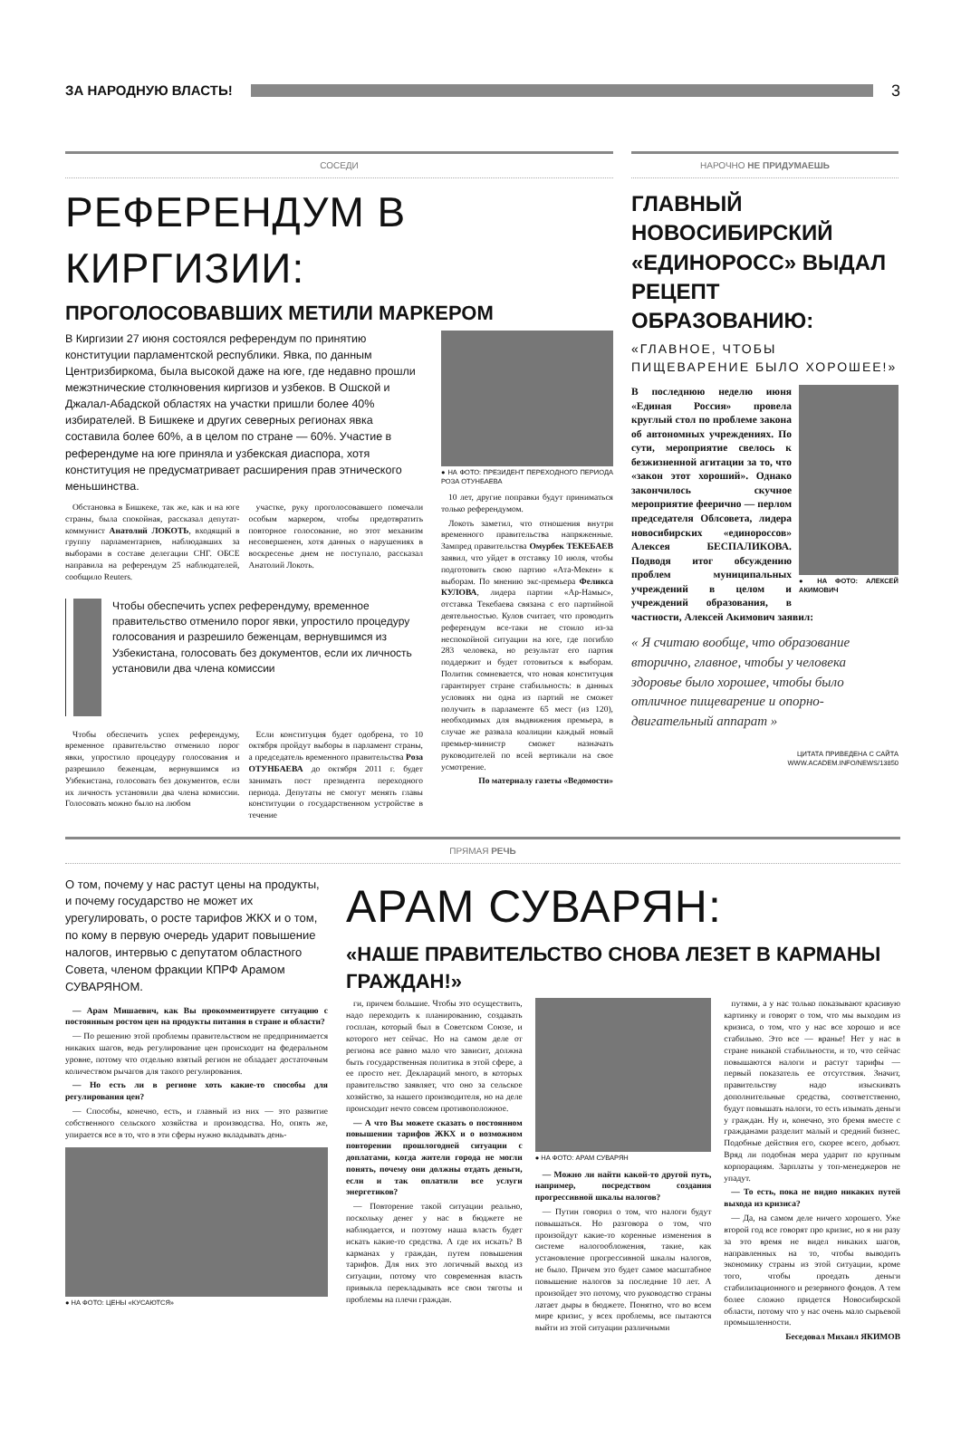ЗА НАРОДНУЮ ВЛАСТЬ!
3
СОСЕДИ
РЕФЕРЕНДУМ В КИРГИЗИИ:
ПРОГОЛОСОВАВШИХ МЕТИЛИ МАРКЕРОМ
В Киргизии 27 июня состоялся референдум по принятию конституции парламентской республики. Явка, по данным Центризбиркома, была высокой даже на юге, где недавно прошли межэтнические столкновения киргизов и узбеков. В Ошской и Джалал-Абадской областях на участки пришли более 40% избирателей. В Бишкеке и других северных регионах явка составила более 60%, а в целом по стране — 60%. Участие в референдуме на юге приняла и узбекская диаспора, хотя конституция не предусматривает расширения прав этнического меньшинства.
Обстановка в Бишкеке, так же, как и на юге страны, была спокойная, рассказал депутат-коммунист Анатолий ЛОКОТЬ, входящий в группу парламентариев, наблюдавших за выборами в составе делегации СНГ. ОБСЕ направила на референдум 25 наблюдателей, сообщило Reuters.
участке, руку проголосовавшего помечали особым маркером, чтобы предотвратить повторное голосование, но этот механизм несовершенен, хотя данных о нарушениях в воскресенье днем не поступало, рассказал Анатолий Локоть.
Чтобы обеспечить успех референдуму, временное правительство отменило порог явки, упростило процедуру голосования и разрешило беженцам, вернувшимся из Узбекистана, голосовать без документов, если их личность установили два члена комиссии
Чтобы обеспечить успех референдуму, временное правительство отменило порог явки, упростило процедуру голосования и разрешило беженцам, вернувшимся из Узбекистана, голосовать без документов, если их личность установили два члена комиссии. Голосовать можно было на любом
Если конституция будет одобрена, то 10 октября пройдут выборы в парламент страны, а председатель временного правительства Роза ОТУНБАЕВА до октября 2011 г. будет занимать пост президента переходного периода. Депутаты не смогут менять главы конституции о государственном устройстве в течение
● НА ФОТО: ПРЕЗИДЕНТ ПЕРЕХОДНОГО ПЕРИОДА РОЗА ОТУНБАЕВА
10 лет, другие поправки будут приниматься только референдумом.
Локоть заметил, что отношения внутри временного правительства напряженные. Зампред правительства Омурбек ТЕКЕБАЕВ заявил, что уйдет в отставку 10 июля, чтобы подготовить свою партию «Ата-Мекен» к выборам. По мнению экс-премьера Феликса КУЛОВА, лидера партии «Ар-Намыс», отставка Текебаева связана с его партийной деятельностью. Кулов считает, что проводить референдум все-таки не стоило из-за неспокойной ситуации на юге, где погибло 283 человека, но результат его партия поддержит и будет готовиться к выборам. Политик сомневается, что новая конституция гарантирует стране стабильность: в данных условиях ни одна из партий не сможет получить в парламенте 65 мест (из 120), необходимых для выдвижения премьера, в случае же развала коалиции каждый новый премьер-министр сможет назначать руководителей по всей вертикали на свое усмотрение.
По материалу газеты «Ведомости»
НАРОЧНО НЕ ПРИДУМАЕШЬ
ГЛАВНЫЙ НОВОСИБИРСКИЙ «ЕДИНОРОСС» ВЫДАЛ РЕЦЕПТ ОБРАЗОВАНИЮ:
«ГЛАВНОЕ, ЧТОБЫ ПИЩЕВАРЕНИЕ БЫЛО ХОРОШЕЕ!»
● НА ФОТО: АЛЕКСЕЙ АКИМОВИЧ
В последнюю неделю июня «Единая Россия» провела круглый стол по проблеме закона об автономных учреждениях. По сути, мероприятие свелось к безжизненной агитации за то, что «закон этот хороший». Однако закончилось скучное мероприятие феерично — перлом председателя Облсовета, лидера новосибирских «единороссов» Алексея БЕСПАЛИКОВА. Подводя итог обсуждению проблем муниципальных учреждений в целом и учреждений образования, в частности, Алексей Акимович заявил:
« Я считаю вообще, что образование вторично, главное, чтобы у человека здоровье было хорошее, чтобы было отличное пищеварение и опорно-двигательный аппарат »
ЦИТАТА ПРИВЕДЕНА С САЙТА
WWW.ACADEM.INFO/NEWS/13850
ПРЯМАЯ РЕЧЬ
О том, почему у нас растут цены на продукты, и почему государство не может их урегулировать, о росте тарифов ЖКХ и о том, по кому в первую очередь ударит повышение налогов, интервью с депутатом областного Совета, членом фракции КПРФ Арамом СУВАРЯНОМ.
— Арам Мишаевич, как Вы прокомментируете ситуацию с постоянным ростом цен на продукты питания в стране и области?
— По решению этой проблемы правительством не предпринимается никаких шагов, ведь регулирование цен происходит на федеральном уровне, потому что отдельно взятый регион не обладает достаточным количеством рычагов для такого регулирования.
— Но есть ли в регионе хоть какие-то способы для регулирования цен?
— Способы, конечно, есть, и главный из них — это развитие собственного сельского хозяйства и производства. Но, опять же, упирается все в то, что в эти сферы нужно вкладывать день-
● НА ФОТО: ЦЕНЫ «КУСАЮТСЯ»
АРАМ СУВАРЯН:
«НАШЕ ПРАВИТЕЛЬСТВО СНОВА ЛЕЗЕТ В КАРМАНЫ ГРАЖДАН!»
ги, причем большие. Чтобы это осуществить, надо переходить к планированию, создавать госплан, который был в Советском Союзе, и которого нет сейчас. Но на самом деле от региона все равно мало что зависит, должна быть государственная политика в этой сфере, а ее просто нет. Деклараций много, в которых правительство заявляет, что оно за сельское хозяйство, за нашего производителя, но на деле происходит нечто совсем противоположное.
— А что Вы можете сказать о постоянном повышении тарифов ЖКХ и о возможном повторении прошлогодней ситуации с доплатами, когда жители города не могли понять, почему они должны отдать деньги, если и так оплатили все услуги энергетиков?
— Повторение такой ситуации реально, поскольку денег у нас в бюджете не наблюдается, и поэтому наша власть будет искать какие-то средства. А где их искать? В карманах у граждан, путем повышения тарифов. Для них это логичный выход из ситуации, потому что современная власть привыкла перекладывать все свои тяготы и проблемы на плечи граждан.
● НА ФОТО: АРАМ СУВАРЯН
— Можно ли найти какой-то другой путь, например, посредством создания прогрессивной шкалы налогов?
— Путин говорил о том, что налоги будут повышаться. Но разговора о том, что произойдут какие-то коренные изменения в системе налогообложения, такие, как установление прогрессивной шкалы налогов, не было. Причем это будет самое масштабное повышение налогов за последние 10 лет. А произойдет это потому, что руководство страны латает дыры в бюджете. Понятно, что во всем мире кризис, у всех проблемы, все пытаются выйти из этой ситуации различными
путями, а у нас только показывают красивую картинку и говорят о том, что мы выходим из кризиса, о том, что у нас все хорошо и все стабильно. Это все — вранье! Нет у нас в стране никакой стабильности, и то, что сейчас повышаются налоги и растут тарифы — первый показатель ее отсутствия. Значит, правительству надо изыскивать дополнительные средства, соответственно, будут повышать налоги, то есть изымать деньги у граждан. Ну и, конечно, это бремя вместе с гражданами разделит малый и средний бизнес. Подобные действия его, скорее всего, добьют. Вряд ли подобная мера ударит по крупным корпорациям. Зарплаты у топ-менеджеров не упадут.
— То есть, пока не видно никаких путей выхода из кризиса?
— Да, на самом деле ничего хорошего. Уже второй год все говорят про кризис, но я ни разу за это время не видел никаких шагов, направленных на то, чтобы выводить экономику страны из этой ситуации, кроме того, чтобы проедать деньги стабилизационного и резервного фондов. А тем более сложно придется Новосибирской области, потому что у нас очень мало сырьевой промышленности.
Беседовал Михаил ЯКИМОВ